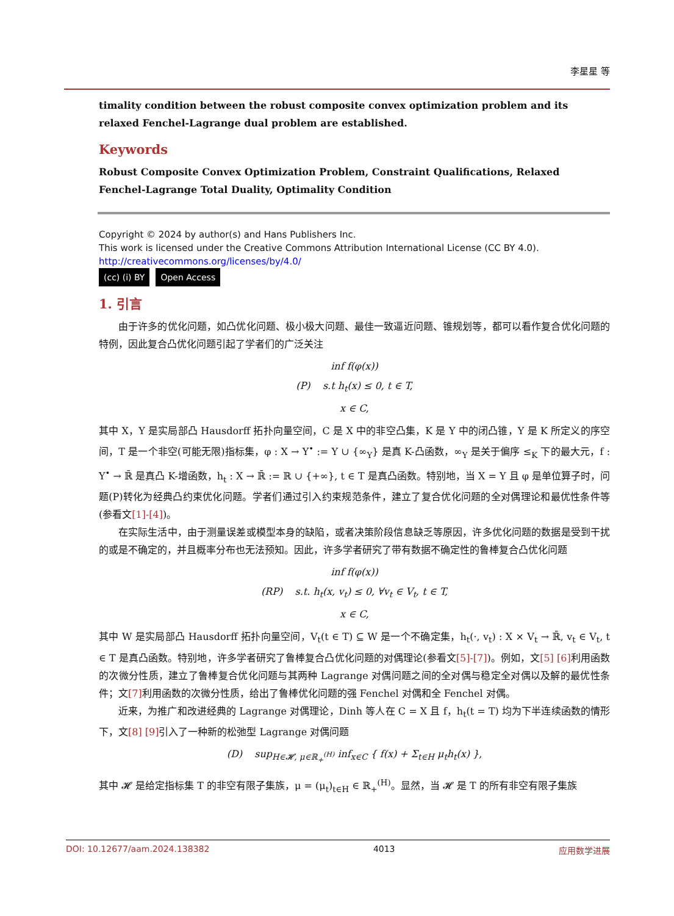李星星 等
timality condition between the robust composite convex optimization problem and its relaxed Fenchel-Lagrange dual problem are established.
Keywords
Robust Composite Convex Optimization Problem, Constraint Qualifications, Relaxed
Fenchel-Lagrange Total Duality, Optimality Condition
Copyright © 2024 by author(s) and Hans Publishers Inc.
This work is licensed under the Creative Commons Attribution International License (CC BY 4.0).
http://creativecommons.org/licenses/by/4.0/
(cc) (i) BY Open Access
1. 引言
由于许多的优化问题，如凸优化问题、极小极大问题、最佳一致逼近问题、锥规划等，都可以看作复合优化问题的特例，因此复合凸优化问题引起了学者们的广泛关注
inf f(φ(x))
(P) s.t h<sub>t</sub>(x) ≤ 0, t ∈ T,
x ∈ C,
其中 X，Y 是实局部凸 Hausdorff 拓扑向量空间，C 是 X 中的非空凸集，K 是 Y 中的闭凸锥，Y 是 K 所定义的序空间，T 是一个非空(可能无限)指标集，φ : X → Y<sup>•</sup> := Y ∪ {∞<sub>Y</sub>} 是真 K-凸函数，∞<sub>Y</sub> 是关于偏序 ≤<sub>K</sub> 下的最大元，f : Y<sup>•</sup> → ℝ̄ 是真凸 K-增函数，h<sub>t</sub> : X → ℝ̄ := ℝ ∪ {+∞}, t ∈ T 是真凸函数。特别地，当 X = Y 且 φ 是单位算子时，问题(P)转化为经典凸约束优化问题。学者们通过引入约束规范条件，建立了复合优化问题的全对偶理论和最优性条件等(参看文[1]-[4])。
在实际生活中，由于测量误差或模型本身的缺陷，或者决策阶段信息缺乏等原因，许多优化问题的数据是受到干扰的或是不确定的，并且概率分布也无法预知。因此，许多学者研究了带有数据不确定性的鲁棒复合凸优化问题
inf f(φ(x))
(RP) s.t. h<sub>t</sub>(x, v<sub>t</sub>) ≤ 0, ∀v<sub>t</sub> ∈ V<sub>t</sub>, t ∈ T,
x ∈ C,
其中 W 是实局部凸 Hausdorff 拓扑向量空间，V<sub>t</sub>(t ∈ T) ⊆ W 是一个不确定集，h<sub>t</sub>(·, v<sub>t</sub>) : X × V<sub>t</sub> → ℝ̄, v<sub>t</sub> ∈ V<sub>t</sub>, t ∈ T 是真凸函数。特别地，许多学者研究了鲁棒复合凸优化问题的对偶理论(参看文[5]-[7])。例如，文[5] [6] 利用函数的次微分性质，建立了鲁棒复合优化问题与其两种 Lagrange 对偶问题之间的全对偶与稳定全对偶以及解的最优性条件；文[7] 利用函数的次微分性质，给出了鲁棒优化问题的强 Fenchel 对偶和全 Fenchel 对偶。
近来，为推广和改进经典的 Lagrange 对偶理论，Dinh 等人在 C = X 且 f，h<sub>t</sub>(t = T) 均为下半连续函数的情形下，文[8] [9] 引入了一种新的松弛型 Lagrange 对偶问题
(D) sup<sub>H∈𝓗, μ∈ℝ<sub>+</sub><sup>(H)</sup></sub> inf<sub>x∈C</sub> { f(x) + Σ<sub>t∈H</sub> μ<sub>t</sub>h<sub>t</sub>(x) },
其中 𝓗 是给定指标集 T 的非空有限子集族，μ = (μ<sub>t</sub>)<sub>t∈H</sub> ∈ ℝ<sub>+</sub><sup>(H)</sup>。显然，当 𝓗 是 T 的所有非空有限子集族
DOI: 10.12677/aam.2024.138382 4013 应用数学进展